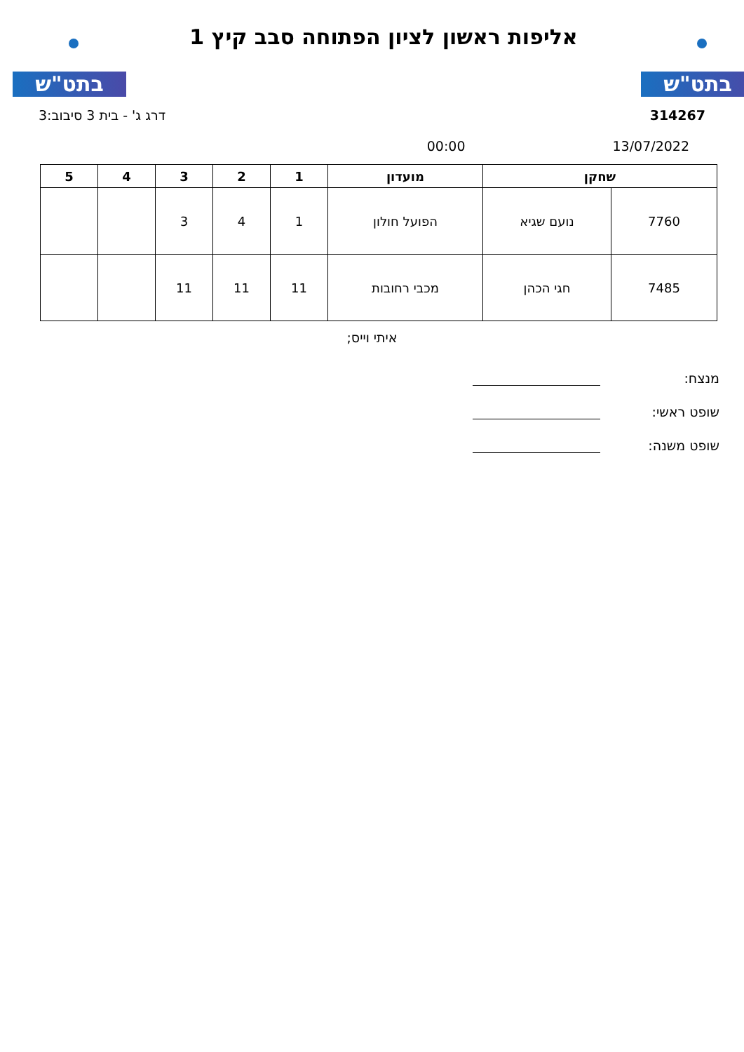בתט"ש
אליפות ראשון לציון הפתוחה סבב קיץ 1
בתט"ש
314267 דרג ג' - בית 3 סיבוב:3
13/07/2022 00:00
| שחקן | | מועדון | 1 | 2 | 3 | 4 | 5 |
| --- | --- | --- | --- | --- | --- | --- | --- |
| 7760 | נועם שגיא | הפועל חולון | 1 | 4 | 3 | | |
| 7485 | חגי הכהן | מכבי רחובות | 11 | 11 | 11 | | |
איתי וייס;
מנצח:
שופט ראשי:
שופט משנה: